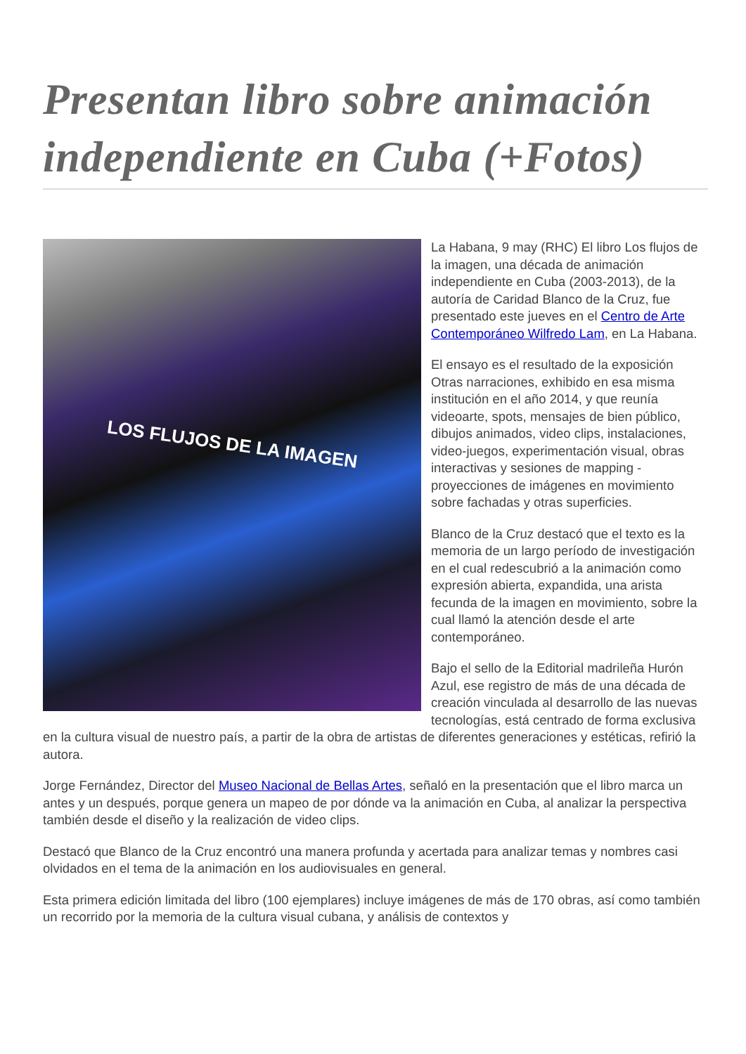Presentan libro sobre animación independiente en Cuba (+Fotos)
LOS FLUJOS DE LA IMAGEN
La Habana, 9 may (RHC) El libro Los flujos de la imagen, una década de animación independiente en Cuba (2003-2013), de la autoría de Caridad Blanco de la Cruz, fue presentado este jueves en el Centro de Arte Contemporáneo Wilfredo Lam, en La Habana.
El ensayo es el resultado de la exposición Otras narraciones, exhibido en esa misma institución en el año 2014, y que reunía videoarte, spots, mensajes de bien público, dibujos animados, video clips, instalaciones, video-juegos, experimentación visual, obras interactivas y sesiones de mapping -proyecciones de imágenes en movimiento sobre fachadas y otras superficies.
Blanco de la Cruz destacó que el texto es la memoria de un largo período de investigación en el cual redescubrió a la animación como expresión abierta, expandida, una arista fecunda de la imagen en movimiento, sobre la cual llamó la atención desde el arte contemporáneo.
Bajo el sello de la Editorial madrileña Hurón Azul, ese registro de más de una década de creación vinculada al desarrollo de las nuevas tecnologías, está centrado de forma exclusiva en la cultura visual de nuestro país, a partir de la obra de artistas de diferentes generaciones y estéticas, refirió la autora.
Jorge Fernández, Director del Museo Nacional de Bellas Artes, señaló en la presentación que el libro marca un antes y un después, porque genera un mapeo de por dónde va la animación en Cuba, al analizar la perspectiva también desde el diseño y la realización de video clips.
Destacó que Blanco de la Cruz encontró una manera profunda y acertada para analizar temas y nombres casi olvidados en el tema de la animación en los audiovisuales en general.
Esta primera edición limitada del libro (100 ejemplares) incluye imágenes de más de 170 obras, así como también un recorrido por la memoria de la cultura visual cubana, y análisis de contextos y